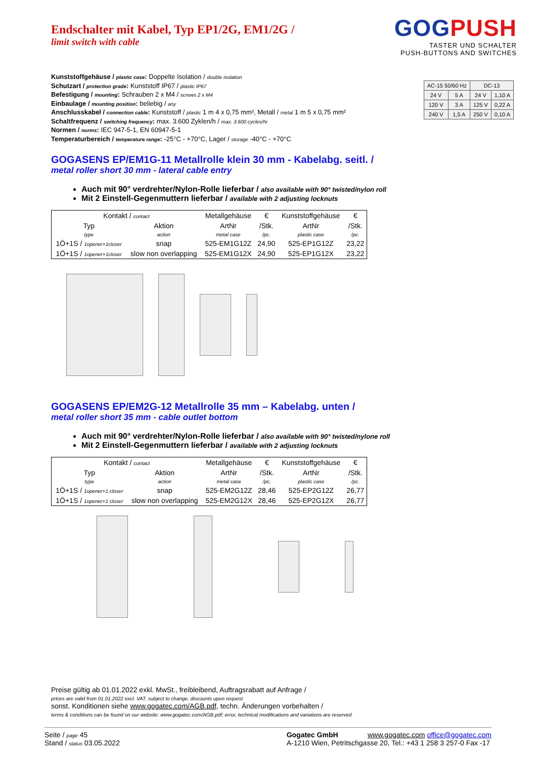GOGPUSH
TASTER UND SCHALTER
PUSH-BUTTONS AND SWITCHES
Endschalter mit Kabel, Typ EP1/2G, EM1/2G /
limit switch with cable
Kunststoffgehäuse / plastic case: Doppelte Isolation / double isolation
Schutzart / protection grade: Kunststoff IP67 / plastic IP67
Befestigung / mounting: Schrauben 2 x M4 / screws 2 x M4
Einbaulage / mounting position: beliebig / any
Anschlusskabel / connection cable: Kunststoff / plastic 1 m 4 x 0,75 mm², Metall / metal 1 m 5 x 0,75 mm²
Schaltfrequenz / switching frequency: max. 3.600 Zyklen/h / max. 3.600 cycles/hr
Normen / norms: IEC 947-5-1, EN 60947-5-1
Temperaturbereich / temperature range: -25°C - +70°C, Lager / storage -40°C - +70°C
| AC-15 50/60 Hz | | DC-13 | |
| 24 V | 5 A | 24 V | 1,10 A |
| 120 V | 3 A | 125 V | 0,22 A |
| 240 V | 1,5 A | 250 V | 0,10 A |
GOGASENS EP/EM1G-11 Metallrolle klein 30 mm - Kabelabg. seitl. /
metal roller short 30 mm - lateral cable entry
Auch mit 90° verdrehter/Nylon-Rolle lieferbar / also available with 90° twisted/nylon roll
Mit 2 Einstell-Gegenmuttern lieferbar / available with 2 adjusting locknuts
| Kontakt / contact | | Metallgehäuse | € | Kunststoffgehäuse | € |
| --- | --- | --- | --- | --- | --- |
| Typ | Aktion | ArtNr | /Stk. | ArtNr | /Stk. |
| type | action | metal case | /pc. | plastic case | /pc. |
| 1Ö+1S / 1opener+1closer | snap | 525-EM1G12Z | 24,90 | 525-EP1G12Z | 23,22 |
| 1Ö+1S / 1opener+1closer | slow non overlapping | 525-EM1G12X | 24,90 | 525-EP1G12X | 23,22 |
GOGASENS EP/EM2G-12 Metallrolle 35 mm – Kabelabg. unten /
metal roller short 35 mm - cable outlet bottom
Auch mit 90° verdrehter/Nylon-Rolle lieferbar / also available with 90° twisted/nylone roll
Mit 2 Einstell-Gegenmuttern lieferbar / available with 2 adjusting locknuts
| Kontakt / contact | | Metallgehäuse | € | Kunststoffgehäuse | € |
| --- | --- | --- | --- | --- | --- |
| Typ | Aktion | ArtNr | /Stk. | ArtNr | /Stk. |
| type | action | metal case | /pc. | plastic case | /pc. |
| 1Ö+1S / 1opener+1 closer | snap | 525-EM2G12Z | 28,46 | 525-EP2G12Z | 26,77 |
| 1Ö+1S / 1opener+1 closer | slow non overlapping | 525-EM2G12X | 28,46 | 525-EP2G12X | 26,77 |
Preise gültig ab 01.01.2022 exkl. MwSt., freibleibend, Auftragsrabatt auf Anfrage /
prices are valid from 01.01.2022 excl. VAT, subject to change, discounts upon request
sonst. Konditionen siehe www.gogatec.com/AGB.pdf, techn. Änderungen vorbehalten /
terms & conditions can be found on our website: www.gogatec.com/AGB.pdf; error, technical modifications and variations are reserved
Seite / page 45
Stand / status 03.05.2022
Gogatec GmbH www.gogatec.com office@gogatec.com
A-1210 Wien, Petritschgasse 20, Tel.: +43 1 258 3 257-0 Fax -17